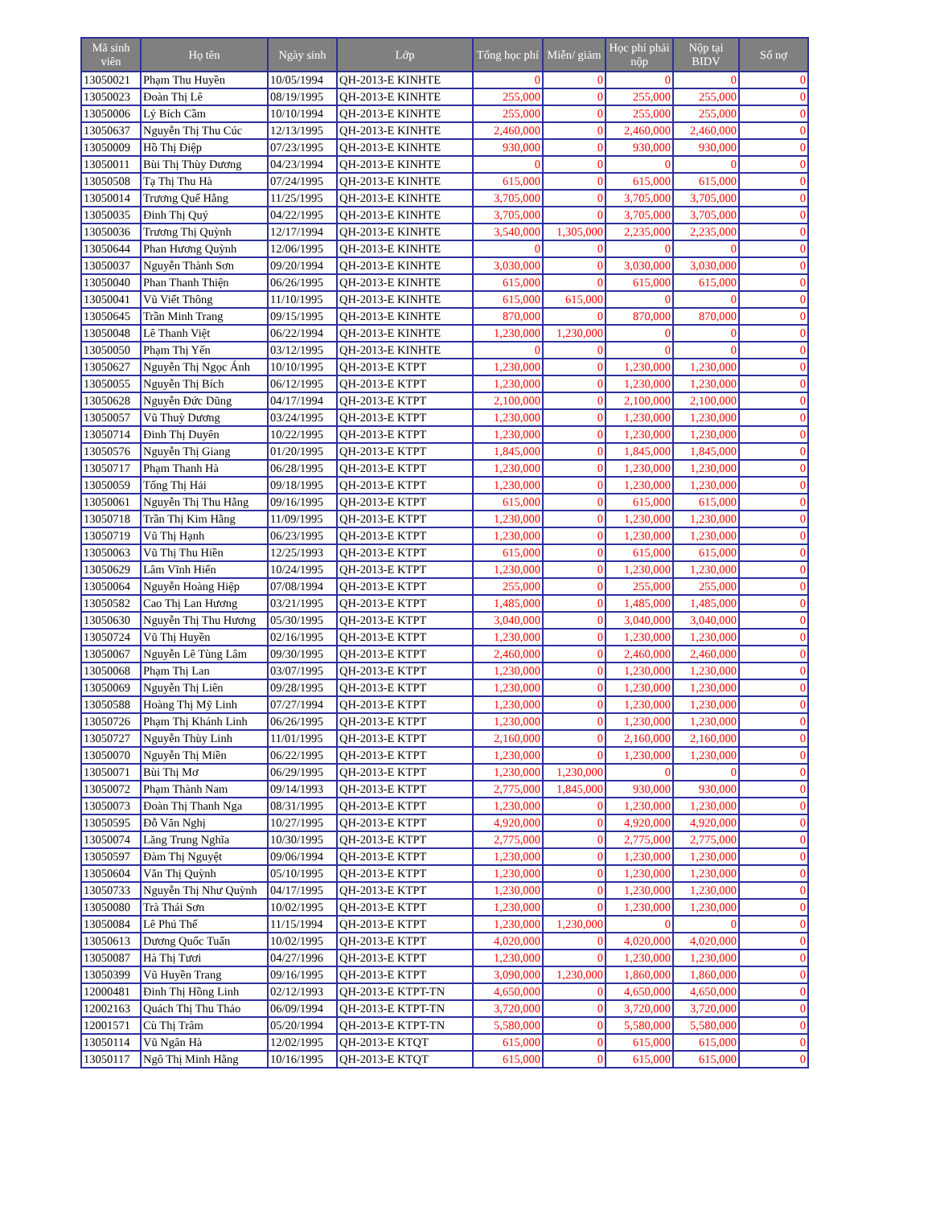| Mã sinh viên | Họ tên | Ngày sinh | Lớp | Tổng học phí | Miễn/ giảm | Học phí phải nộp | Nộp tại BIDV | Số nợ |
| --- | --- | --- | --- | --- | --- | --- | --- | --- |
| 13050021 | Phạm Thu Huyền | 10/05/1994 | QH-2013-E KINHTE | 0 | 0 | 0 | 0 | 0 |
| 13050023 | Đoàn Thị Lê | 08/19/1995 | QH-2013-E KINHTE | 255,000 | 0 | 255,000 | 255,000 | 0 |
| 13050006 | Lý Bích Cầm | 10/10/1994 | QH-2013-E KINHTE | 255,000 | 0 | 255,000 | 255,000 | 0 |
| 13050637 | Nguyễn Thị Thu Cúc | 12/13/1995 | QH-2013-E KINHTE | 2,460,000 | 0 | 2,460,000 | 2,460,000 | 0 |
| 13050009 | Hồ Thị Điệp | 07/23/1995 | QH-2013-E KINHTE | 930,000 | 0 | 930,000 | 930,000 | 0 |
| 13050011 | Bùi Thị Thùy Dương | 04/23/1994 | QH-2013-E KINHTE | 0 | 0 | 0 | 0 | 0 |
| 13050508 | Tạ Thị Thu Hà | 07/24/1995 | QH-2013-E KINHTE | 615,000 | 0 | 615,000 | 615,000 | 0 |
| 13050014 | Trương Quế Hằng | 11/25/1995 | QH-2013-E KINHTE | 3,705,000 | 0 | 3,705,000 | 3,705,000 | 0 |
| 13050035 | Đinh Thị Quý | 04/22/1995 | QH-2013-E KINHTE | 3,705,000 | 0 | 3,705,000 | 3,705,000 | 0 |
| 13050036 | Trương Thị Quỳnh | 12/17/1994 | QH-2013-E KINHTE | 3,540,000 | 1,305,000 | 2,235,000 | 2,235,000 | 0 |
| 13050644 | Phan Hương Quỳnh | 12/06/1995 | QH-2013-E KINHTE | 0 | 0 | 0 | 0 | 0 |
| 13050037 | Nguyễn Thành Sơn | 09/20/1994 | QH-2013-E KINHTE | 3,030,000 | 0 | 3,030,000 | 3,030,000 | 0 |
| 13050040 | Phan Thanh Thiện | 06/26/1995 | QH-2013-E KINHTE | 615,000 | 0 | 615,000 | 615,000 | 0 |
| 13050041 | Vũ Viết Thông | 11/10/1995 | QH-2013-E KINHTE | 615,000 | 615,000 | 0 | 0 | 0 |
| 13050645 | Trần Minh Trang | 09/15/1995 | QH-2013-E KINHTE | 870,000 | 0 | 870,000 | 870,000 | 0 |
| 13050048 | Lê Thanh Việt | 06/22/1994 | QH-2013-E KINHTE | 1,230,000 | 1,230,000 | 0 | 0 | 0 |
| 13050050 | Phạm Thị Yến | 03/12/1995 | QH-2013-E KINHTE | 0 | 0 | 0 | 0 | 0 |
| 13050627 | Nguyễn Thị Ngọc Ánh | 10/10/1995 | QH-2013-E KTPT | 1,230,000 | 0 | 1,230,000 | 1,230,000 | 0 |
| 13050055 | Nguyễn Thị Bích | 06/12/1995 | QH-2013-E KTPT | 1,230,000 | 0 | 1,230,000 | 1,230,000 | 0 |
| 13050628 | Nguyễn Đức Dũng | 04/17/1994 | QH-2013-E KTPT | 2,100,000 | 0 | 2,100,000 | 2,100,000 | 0 |
| 13050057 | Vũ Thuỳ Dương | 03/24/1995 | QH-2013-E KTPT | 1,230,000 | 0 | 1,230,000 | 1,230,000 | 0 |
| 13050714 | Đinh Thị Duyên | 10/22/1995 | QH-2013-E KTPT | 1,230,000 | 0 | 1,230,000 | 1,230,000 | 0 |
| 13050576 | Nguyễn Thị Giang | 01/20/1995 | QH-2013-E KTPT | 1,845,000 | 0 | 1,845,000 | 1,845,000 | 0 |
| 13050717 | Phạm Thanh Hà | 06/28/1995 | QH-2013-E KTPT | 1,230,000 | 0 | 1,230,000 | 1,230,000 | 0 |
| 13050059 | Tống Thị Hải | 09/18/1995 | QH-2013-E KTPT | 1,230,000 | 0 | 1,230,000 | 1,230,000 | 0 |
| 13050061 | Nguyễn Thị Thu Hằng | 09/16/1995 | QH-2013-E KTPT | 615,000 | 0 | 615,000 | 615,000 | 0 |
| 13050718 | Trần Thị Kim Hằng | 11/09/1995 | QH-2013-E KTPT | 1,230,000 | 0 | 1,230,000 | 1,230,000 | 0 |
| 13050719 | Vũ Thị Hạnh | 06/23/1995 | QH-2013-E KTPT | 1,230,000 | 0 | 1,230,000 | 1,230,000 | 0 |
| 13050063 | Vũ Thị Thu Hiền | 12/25/1993 | QH-2013-E KTPT | 615,000 | 0 | 615,000 | 615,000 | 0 |
| 13050629 | Lâm Vĩnh Hiển | 10/24/1995 | QH-2013-E KTPT | 1,230,000 | 0 | 1,230,000 | 1,230,000 | 0 |
| 13050064 | Nguyễn Hoàng Hiệp | 07/08/1994 | QH-2013-E KTPT | 255,000 | 0 | 255,000 | 255,000 | 0 |
| 13050582 | Cao Thị Lan Hương | 03/21/1995 | QH-2013-E KTPT | 1,485,000 | 0 | 1,485,000 | 1,485,000 | 0 |
| 13050630 | Nguyễn Thị Thu Hương | 05/30/1995 | QH-2013-E KTPT | 3,040,000 | 0 | 3,040,000 | 3,040,000 | 0 |
| 13050724 | Vũ Thị Huyền | 02/16/1995 | QH-2013-E KTPT | 1,230,000 | 0 | 1,230,000 | 1,230,000 | 0 |
| 13050067 | Nguyễn Lê Tùng Lâm | 09/30/1995 | QH-2013-E KTPT | 2,460,000 | 0 | 2,460,000 | 2,460,000 | 0 |
| 13050068 | Phạm Thị Lan | 03/07/1995 | QH-2013-E KTPT | 1,230,000 | 0 | 1,230,000 | 1,230,000 | 0 |
| 13050069 | Nguyễn Thị Liên | 09/28/1995 | QH-2013-E KTPT | 1,230,000 | 0 | 1,230,000 | 1,230,000 | 0 |
| 13050588 | Hoàng Thị Mỹ Linh | 07/27/1994 | QH-2013-E KTPT | 1,230,000 | 0 | 1,230,000 | 1,230,000 | 0 |
| 13050726 | Phạm Thị Khánh Linh | 06/26/1995 | QH-2013-E KTPT | 1,230,000 | 0 | 1,230,000 | 1,230,000 | 0 |
| 13050727 | Nguyễn Thùy Linh | 11/01/1995 | QH-2013-E KTPT | 2,160,000 | 0 | 2,160,000 | 2,160,000 | 0 |
| 13050070 | Nguyễn Thị Miền | 06/22/1995 | QH-2013-E KTPT | 1,230,000 | 0 | 1,230,000 | 1,230,000 | 0 |
| 13050071 | Bùi Thị Mơ | 06/29/1995 | QH-2013-E KTPT | 1,230,000 | 1,230,000 | 0 | 0 | 0 |
| 13050072 | Phạm Thành Nam | 09/14/1993 | QH-2013-E KTPT | 2,775,000 | 1,845,000 | 930,000 | 930,000 | 0 |
| 13050073 | Đoàn Thị Thanh Nga | 08/31/1995 | QH-2013-E KTPT | 1,230,000 | 0 | 1,230,000 | 1,230,000 | 0 |
| 13050595 | Đỗ Văn Nghị | 10/27/1995 | QH-2013-E KTPT | 4,920,000 | 0 | 4,920,000 | 4,920,000 | 0 |
| 13050074 | Lăng Trung Nghĩa | 10/30/1995 | QH-2013-E KTPT | 2,775,000 | 0 | 2,775,000 | 2,775,000 | 0 |
| 13050597 | Đàm Thị Nguyệt | 09/06/1994 | QH-2013-E KTPT | 1,230,000 | 0 | 1,230,000 | 1,230,000 | 0 |
| 13050604 | Văn Thị Quỳnh | 05/10/1995 | QH-2013-E KTPT | 1,230,000 | 0 | 1,230,000 | 1,230,000 | 0 |
| 13050733 | Nguyễn Thị Như Quỳnh | 04/17/1995 | QH-2013-E KTPT | 1,230,000 | 0 | 1,230,000 | 1,230,000 | 0 |
| 13050080 | Trà Thái Sơn | 10/02/1995 | QH-2013-E KTPT | 1,230,000 | 0 | 1,230,000 | 1,230,000 | 0 |
| 13050084 | Lê Phú Thế | 11/15/1994 | QH-2013-E KTPT | 1,230,000 | 1,230,000 | 0 | 0 | 0 |
| 13050613 | Dương Quốc Tuấn | 10/02/1995 | QH-2013-E KTPT | 4,020,000 | 0 | 4,020,000 | 4,020,000 | 0 |
| 13050087 | Hà Thị Tươi | 04/27/1996 | QH-2013-E KTPT | 1,230,000 | 0 | 1,230,000 | 1,230,000 | 0 |
| 13050399 | Vũ Huyền Trang | 09/16/1995 | QH-2013-E KTPT | 3,090,000 | 1,230,000 | 1,860,000 | 1,860,000 | 0 |
| 12000481 | Đinh Thị Hồng Linh | 02/12/1993 | QH-2013-E KTPT-TN | 4,650,000 | 0 | 4,650,000 | 4,650,000 | 0 |
| 12002163 | Quách Thị Thu Thảo | 06/09/1994 | QH-2013-E KTPT-TN | 3,720,000 | 0 | 3,720,000 | 3,720,000 | 0 |
| 12001571 | Cù Thị Trâm | 05/20/1994 | QH-2013-E KTPT-TN | 5,580,000 | 0 | 5,580,000 | 5,580,000 | 0 |
| 13050114 | Vũ Ngân Hà | 12/02/1995 | QH-2013-E KTQT | 615,000 | 0 | 615,000 | 615,000 | 0 |
| 13050117 | Ngô Thị Minh Hằng | 10/16/1995 | QH-2013-E KTQT | 615,000 | 0 | 615,000 | 615,000 | 0 |